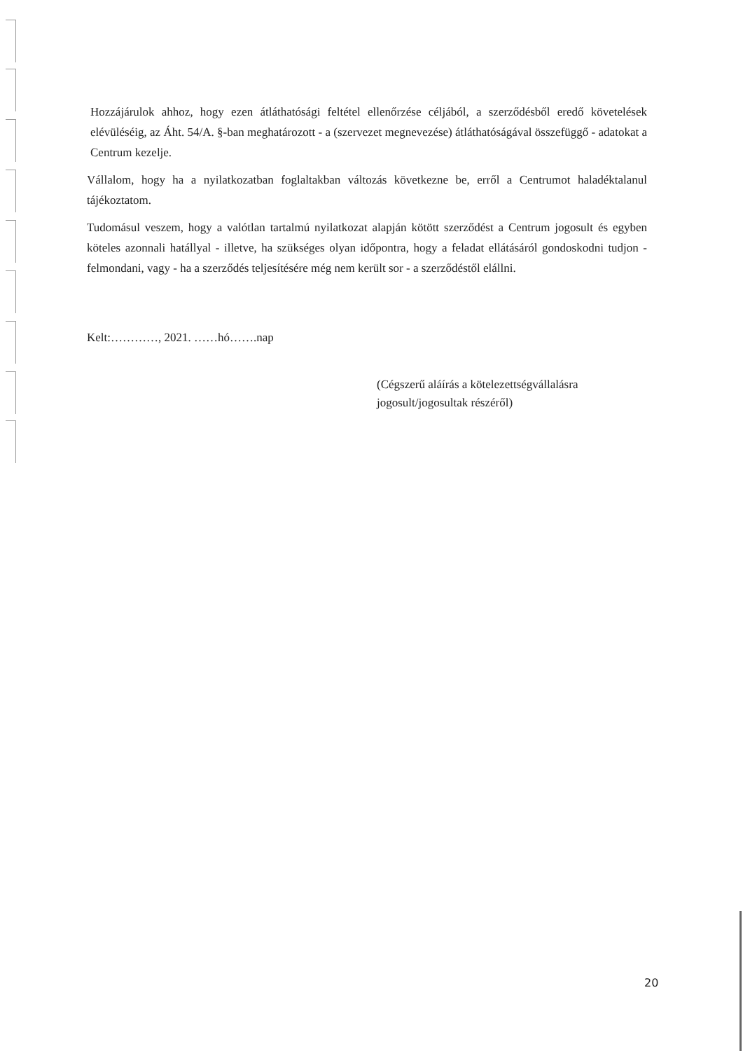Hozzájárulok ahhoz, hogy ezen átláthatósági feltétel ellenőrzése céljából, a szerződésből eredő követelések elévüléséig, az Áht. 54/A. §-ban meghatározott - a (szervezet megnevezése) átláthatóságával összefüggő - adatokat a Centrum kezelje.
Vállalom, hogy ha a nyilatkozatban foglaltakban változás következne be, erről a Centrumot haladéktalanul tájékoztatom.
Tudomásul veszem, hogy a valótlan tartalmú nyilatkozat alapján kötött szerződést a Centrum jogosult és egyben köteles azonnali hatállyal - illetve, ha szükséges olyan időpontra, hogy a feladat ellátásáról gondoskodni tudjon - felmondani, vagy - ha a szerződés teljesítésére még nem került sor - a szerződéstől elállni.
Kelt:…………, 2021. ……hó…….nap
(Cégszerű aláírás a kötelezettségvállalásra
jogosult/jogosultak részéről)
20